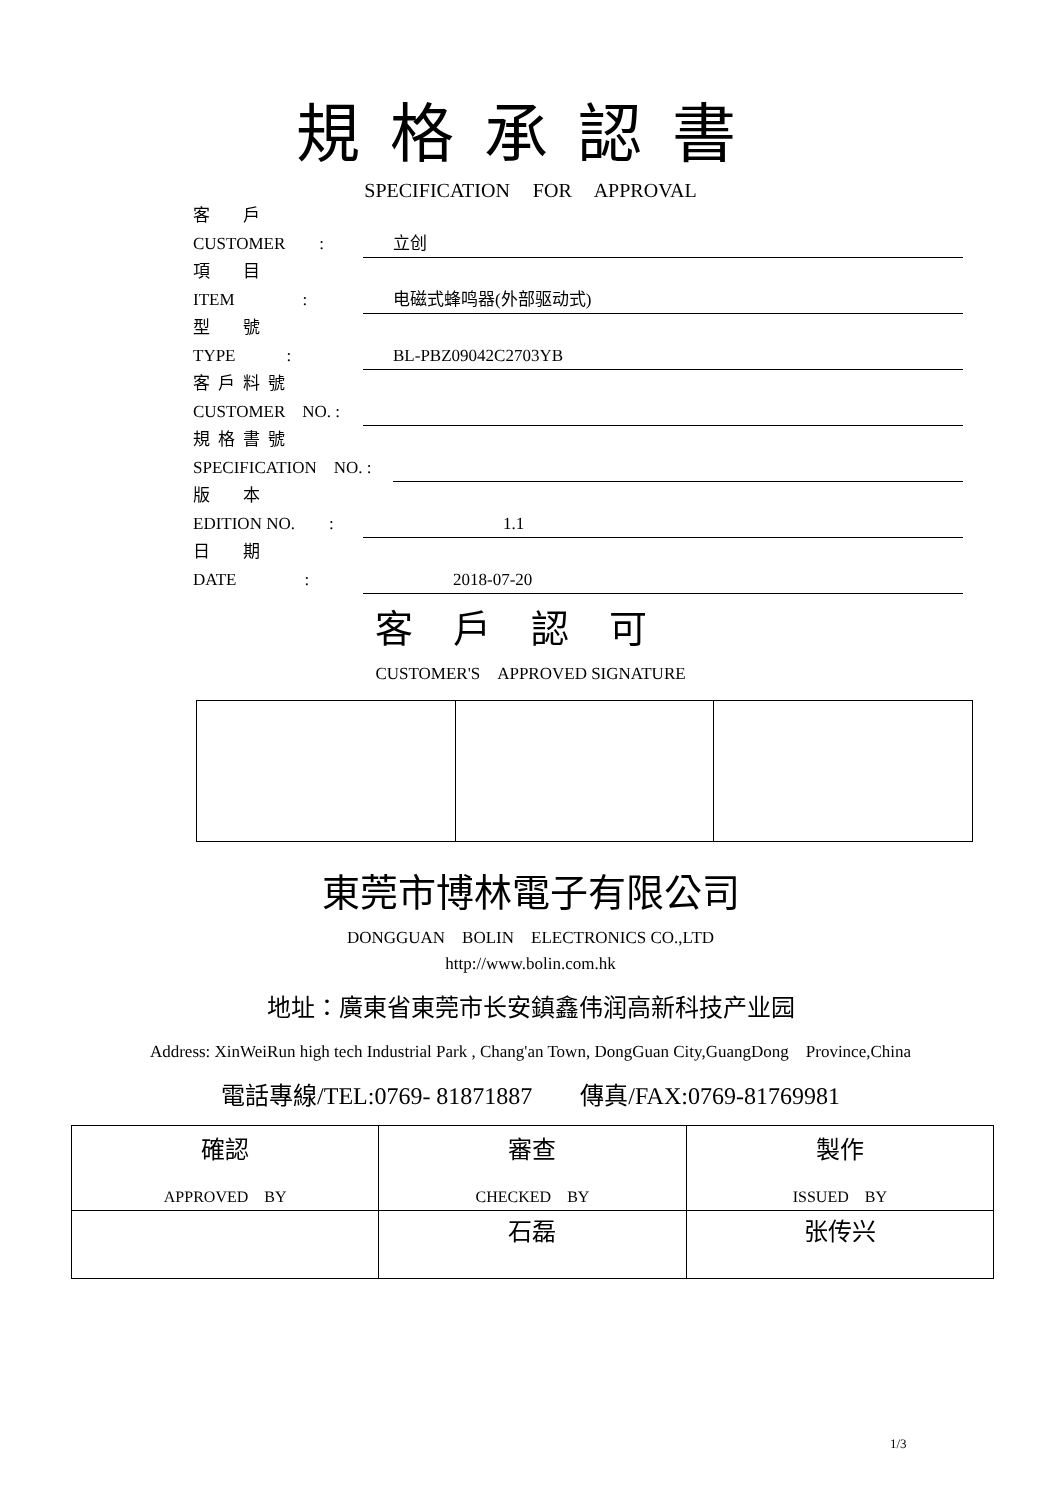規格承認書
SPECIFICATION FOR APPROVAL
客　戶
CUSTOMER　　: 立创
項　目
ITEM　　　　: 电磁式蜂鸣器(外部驱动式)
型　號
TYPE　　　: BL-PBZ09042C2703YB
客戶料號
CUSTOMER　NO. :
規格書號
SPECIFICATION　NO. :
版　本
EDITION NO.　　: 1.1
日　期
DATE　　　　: 2018-07-20
客戶認可
CUSTOMER'S　APPROVED SIGNATURE
東莞市博林電子有限公司
DONGGUAN　BOLIN　ELECTRONICS CO.,LTD
http://www.bolin.com.hk
地址：廣東省東莞市长安鎮鑫伟润高新科技产业园
Address: XinWeiRun high tech Industrial Park , Chang'an Town, DongGuan City,GuangDong　Province,China
電話專線/TEL:0769- 81871887　　傳真/FAX:0769-81769981
| 確認 APPROVED BY | 審查 CHECKED BY | 製作 ISSUED BY |
| | 石磊 | 张传兴 |
1/3